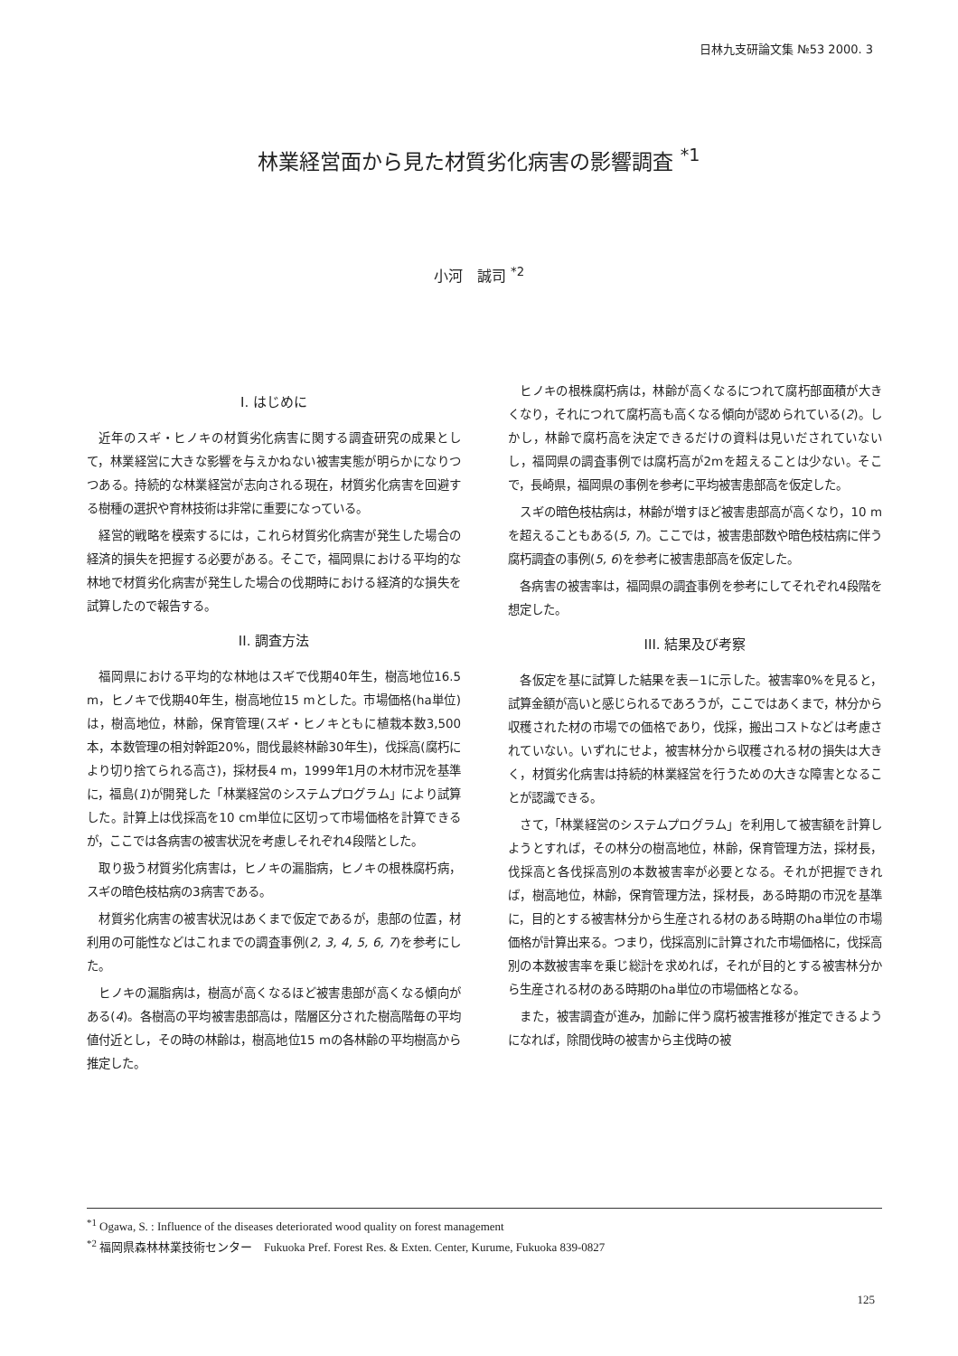日林九支研論文集 №53 2000. 3
林業経営面から見た材質劣化病害の影響調査 <sup>*1</sup>
小河　誠司 <sup>*2</sup>
I. はじめに
近年のスギ・ヒノキの材質劣化病害に関する調査研究の成果として，林業経営に大きな影響を与えかねない被害実態が明らかになりつつある。持続的な林業経営が志向される現在，材質劣化病害を回避する樹種の選択や育林技術は非常に重要になっている。
経営的戦略を模索するには，これら材質劣化病害が発生した場合の経済的損失を把握する必要がある。そこで，福岡県における平均的な林地で材質劣化病害が発生した場合の伐期時における経済的な損失を試算したので報告する。
II. 調査方法
福岡県における平均的な林地はスギで伐期40年生，樹高地位16.5 m，ヒノキで伐期40年生，樹高地位15 mとした。市場価格(ha単位)は，樹高地位，林齢，保育管理(スギ・ヒノキともに植栽本数3,500本，本数管理の相対幹距20%，間伐最終林齢30年生)，伐採高(腐朽により切り捨てられる高さ)，採材長4 m，1999年1月の木材市況を基準に，福島(1)が開発した「林業経営のシステムプログラム」により試算した。計算上は伐採高を10 cm単位に区切って市場価格を計算できるが，ここでは各病害の被害状況を考慮しそれぞれ4段階とした。
取り扱う材質劣化病害は，ヒノキの漏脂病，ヒノキの根株腐朽病，スギの暗色枝枯病の3病害である。
材質劣化病害の被害状況はあくまで仮定であるが，患部の位置，材利用の可能性などはこれまでの調査事例(2, 3, 4, 5, 6, 7)を参考にした。
ヒノキの漏脂病は，樹高が高くなるほど被害患部が高くなる傾向がある(4)。各樹高の平均被害患部高は，階層区分された樹高階毎の平均値付近とし，その時の林齢は，樹高地位15 mの各林齢の平均樹高から推定した。
ヒノキの根株腐朽病は，林齢が高くなるにつれて腐朽部面積が大きくなり，それにつれて腐朽高も高くなる傾向が認められている(2)。しかし，林齢で腐朽高を決定できるだけの資料は見いだされていないし，福岡県の調査事例では腐朽高が2mを超えることは少ない。そこで，長崎県，福岡県の事例を参考に平均被害患部高を仮定した。
スギの暗色枝枯病は，林齢が増すほど被害患部高が高くなり，10 mを超えることもある(5, 7)。ここでは，被害患部数や暗色枝枯病に伴う腐朽調査の事例(5, 6)を参考に被害患部高を仮定した。
各病害の被害率は，福岡県の調査事例を参考にしてそれぞれ4段階を想定した。
III. 結果及び考察
各仮定を基に試算した結果を表－1に示した。被害率0%を見ると，試算金額が高いと感じられるであろうが，ここではあくまで，林分から収穫された材の市場での価格であり，伐採，搬出コストなどは考慮されていない。いずれにせよ，被害林分から収穫される材の損失は大きく，材質劣化病害は持続的林業経営を行うための大きな障害となることが認識できる。
さて，「林業経営のシステムプログラム」を利用して被害額を計算しようとすれば，その林分の樹高地位，林齢，保育管理方法，採材長，伐採高と各伐採高別の本数被害率が必要となる。それが把握できれば，樹高地位，林齢，保育管理方法，採材長，ある時期の市況を基準に，目的とする被害林分から生産される材のある時期のha単位の市場価格が計算出来る。つまり，伐採高別に計算された市場価格に，伐採高別の本数被害率を乗じ総計を求めれば，それが目的とする被害林分から生産される材のある時期のha単位の市場価格となる。
また，被害調査が進み，加齢に伴う腐朽被害推移が推定できるようになれば，除間伐時の被害から主伐時の被
<sup>*1</sup> Ogawa, S. : Influence of the diseases deteriorated wood quality on forest management
<sup>*2</sup> 福岡県森林林業技術センター　Fukuoka Pref. Forest Res. & Exten. Center, Kurume, Fukuoka 839-0827
125